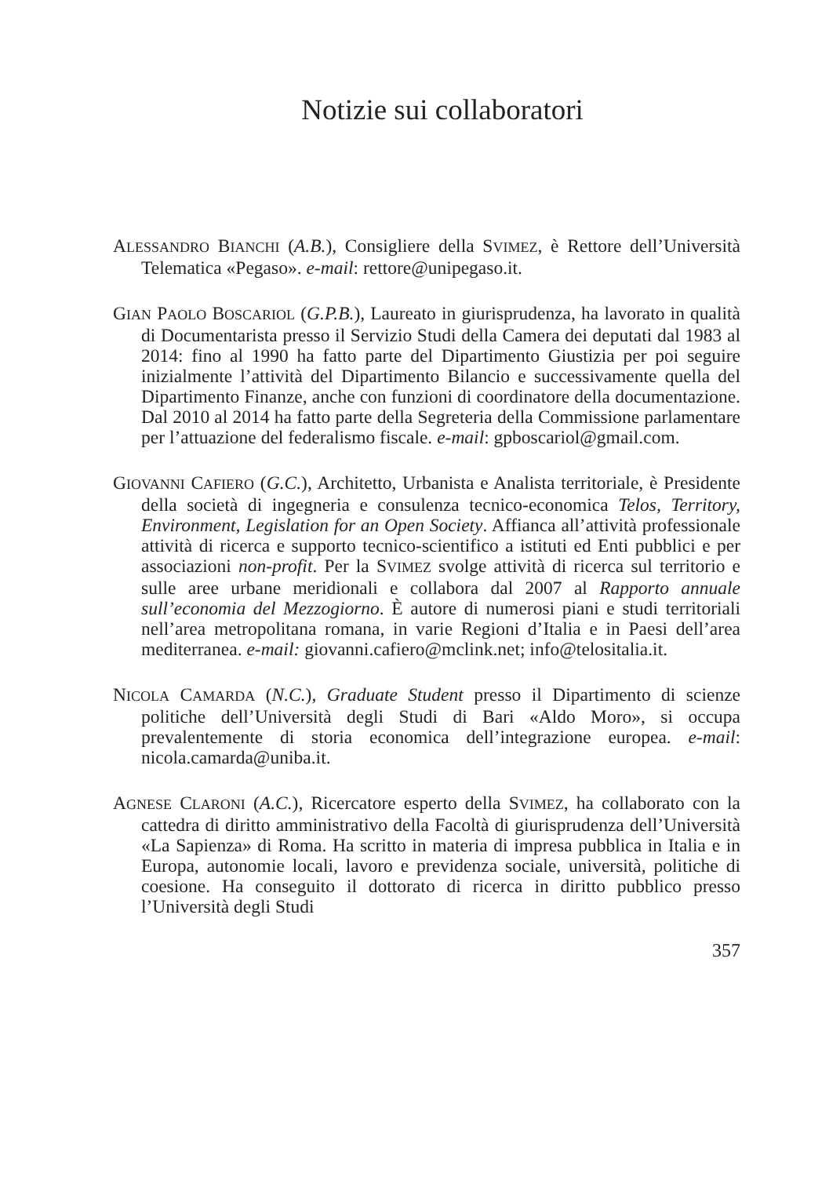Notizie sui collaboratori
ALESSANDRO BIANCHI (A.B.), Consigliere della SVIMEZ, è Rettore dell’Università Telematica «Pegaso». e-mail: rettore@unipegaso.it.
GIAN PAOLO BOSCARIOL (G.P.B.), Laureato in giurisprudenza, ha lavorato in qualità di Documentarista presso il Servizio Studi della Camera dei deputati dal 1983 al 2014: fino al 1990 ha fatto parte del Dipartimento Giustizia per poi seguire inizialmente l’attività del Dipartimento Bilancio e successivamente quella del Dipartimento Finanze, anche con funzioni di coordinatore della documentazione. Dal 2010 al 2014 ha fatto parte della Segreteria della Commissione parlamentare per l’attuazione del federalismo fiscale. e-mail: gpboscariol@gmail.com.
GIOVANNI CAFIERO (G.C.), Architetto, Urbanista e Analista territoriale, è Presidente della società di ingegneria e consulenza tecnico-economica Telos, Territory, Environment, Legislation for an Open Society. Affianca all’attività professionale attività di ricerca e supporto tecnico-scientifico a istituti ed Enti pubblici e per associazioni non-profit. Per la SVIMEZ svolge attività di ricerca sul territorio e sulle aree urbane meridionali e collabora dal 2007 al Rapporto annuale sull’economia del Mezzogiorno. È autore di numerosi piani e studi territoriali nell’area metropolitana romana, in varie Regioni d’Italia e in Paesi dell’area mediterranea. e-mail: giovanni.cafiero@mclink.net; info@telositalia.it.
NICOLA CAMARDA (N.C.), Graduate Student presso il Dipartimento di scienze politiche dell’Università degli Studi di Bari «Aldo Moro», si occupa prevalentemente di storia economica dell’integrazione europea. e-mail: nicola.camarda@uniba.it.
AGNESE CLARONI (A.C.), Ricercatore esperto della SVIMEZ, ha collaborato con la cattedra di diritto amministrativo della Facoltà di giurisprudenza dell’Università «La Sapienza» di Roma. Ha scritto in materia di impresa pubblica in Italia e in Europa, autonomie locali, lavoro e previdenza sociale, università, politiche di coesione. Ha conseguito il dottorato di ricerca in diritto pubblico presso l’Università degli Studi
357